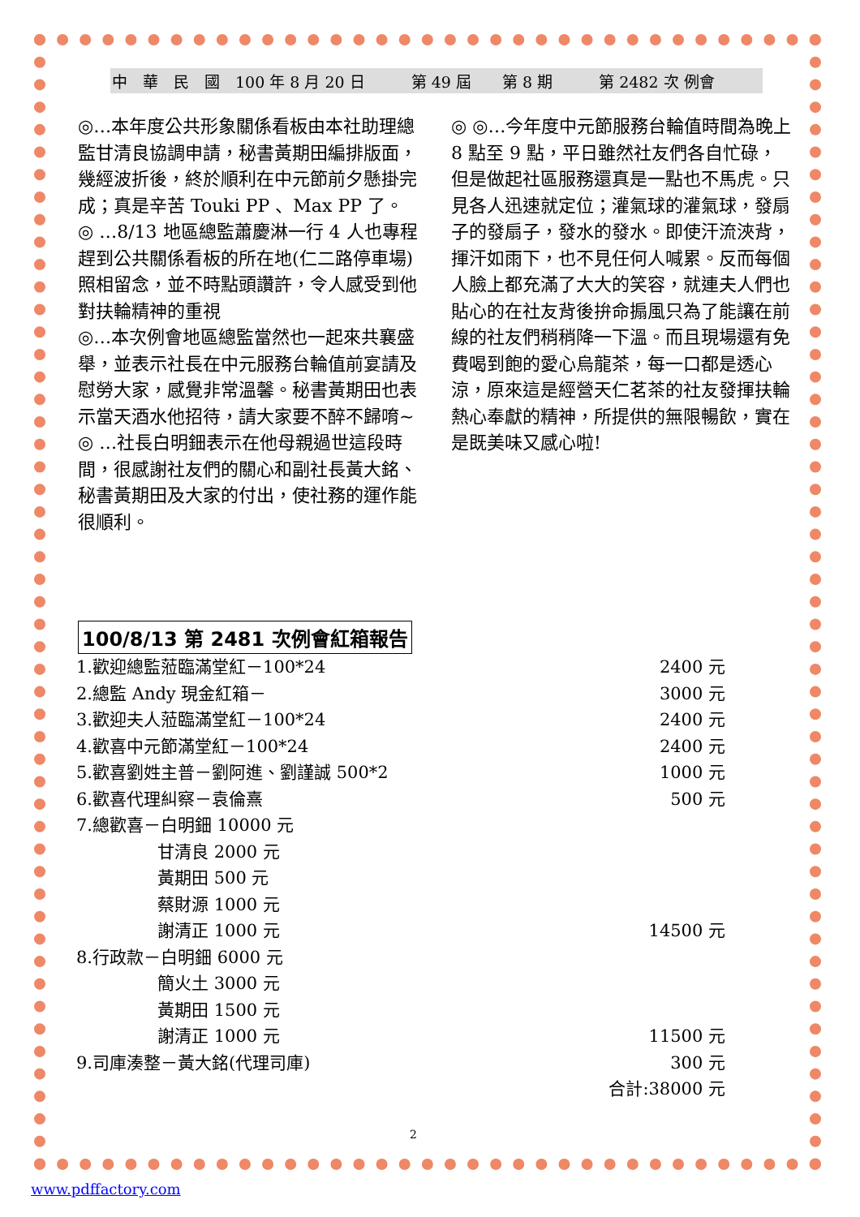中　華　民　國　100 年 8 月 20 日　　　第 49 屆　　第 8 期　　　第 2482 次 例會
◎…本年度公共形象關係看板由本社助理總監甘清良協調申請，秘書黃期田編排版面，幾經波折後，終於順利在中元節前夕懸掛完成；真是辛苦 Touki PP 、Max PP 了。
◎ …8/13 地區總監蕭慶淋一行 4 人也專程趕到公共關係看板的所在地(仁二路停車場)照相留念，並不時點頭讚許，令人感受到他對扶輪精神的重視
◎…本次例會地區總監當然也一起來共襄盛舉，並表示社長在中元服務台輪值前宴請及慰勞大家，感覺非常溫馨。秘書黃期田也表示當天酒水他招待，請大家要不醉不歸唷~
◎ …社長白明鈿表示在他母親過世這段時間，很感謝社友們的關心和副社長黃大銘、秘書黃期田及大家的付出，使社務的運作能很順利。
◎ ◎…今年度中元節服務台輪值時間為晚上 8 點至 9 點，平日雖然社友們各自忙碌，但是做起社區服務還真是一點也不馬虎。只見各人迅速就定位；灌氣球的灌氣球，發扇子的發扇子，發水的發水。即使汗流浹背，揮汗如雨下，也不見任何人喊累。反而每個人臉上都充滿了大大的笑容，就連夫人們也貼心的在社友背後拚命搧風只為了能讓在前線的社友們稍稍降一下溫。而且現場還有免費喝到飽的愛心烏龍茶，每一口都是透心涼，原來這是經營天仁茗茶的社友發揮扶輪熱心奉獻的精神，所提供的無限暢飲，實在是既美味又感心啦!
100/8/13 第 2481 次例會紅箱報告
| 1.歡迎總監蒞臨滿堂紅－100*24 | 2400 元 |
| 2.總監 Andy 現金紅箱－ | 3000 元 |
| 3.歡迎夫人蒞臨滿堂紅－100*24 | 2400 元 |
| 4.歡喜中元節滿堂紅－100*24 | 2400 元 |
| 5.歡喜劉姓主普－劉阿進、劉謹誠 500*2 | 1000 元 |
| 6.歡喜代理糾察－袁倫熹 | 500 元 |
| 7.總歡喜－白明鈿 10000 元 | |
| 甘清良 2000 元 | |
| 黃期田 500 元 | |
| 蔡財源 1000 元 | |
| 謝清正 1000 元 | 14500 元 |
| 8.行政款－白明鈿 6000 元 | |
| 簡火土 3000 元 | |
| 黃期田 1500 元 | |
| 謝清正 1000 元 | 11500 元 |
| 9.司庫湊整－黃大銘(代理司庫) | 300 元 |
| | 合計:38000 元 |
2
www.pdffactory.com